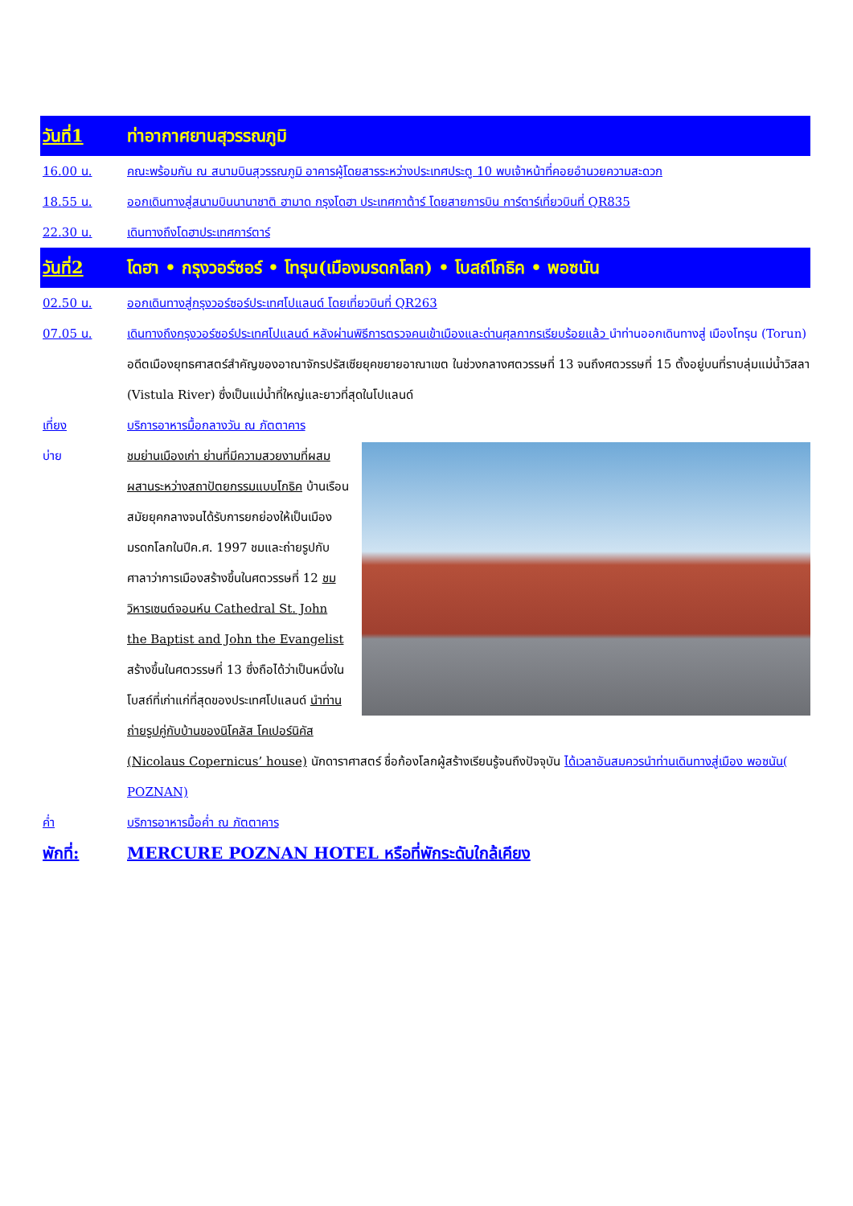วันที่1 ท่าอากาศยานสุวรรณภูมิ
16.00 น. คณะพร้อมกัน ณ สนามบินสุวรรณภูมิ อาคารผู้โดยสารระหว่างประเทศประตู 10 พบเจ้าหน้าที่คอยอำนวยความสะดวก
18.55 น. ออกเดินทางสู่สนามบินนานาชาติ ฮามาด กรุงโดฮา ประเทศกาต้าร์ โดยสายการบิน การ์ตาร์เที่ยวบินที่ QR835
22.30 น. เดินทางถึงโดฮาประเทศการ์ตาร์
วันที่2 โดฮา • กรุงวอร์ซอร์ • โทรุน(เมืองมรดกโลก) • โบสถ์โกธิค • พอซนัน
02.50 น. ออกเดินทางสู่กรุงวอร์ซอร์ประเทศโปแลนด์ โดยเที่ยวบินที่ QR263
07.05 น. เดินทางถึงกรุงวอร์ซอร์ประเทศโปแลนด์ หลังผ่านพิธีการตรวจคนเข้าเมืองและด่านศุลกากรเรียบร้อยแล้ว นำท่านออกเดินทางสู่ เมืองโทรุน (Torun) อดีตเมืองยุทธศาสตร์สำคัญของอาณาจักรปรัสเซียยุคขยายอาณาเขต ในช่วงกลางศตวรรษที่ 13 จนถึงศตวรรษที่ 15 ตั้งอยู่บนที่ราบลุ่มแม่น้ำวิสลา (Vistula River) ซึ่งเป็นแม่น้ำที่ใหญ่และยาวที่สุดในโปแลนด์
เที่ยง บริการอาหารมื้อกลางวัน ณ ภัตตาคาร
บ่าย ชมย่านเมืองเก่า ย่านที่มีความสวยงามที่ผสมผสานระหว่างสถาปัตยกรรมแบบโกธิค บ้านเรือนสมัยยุคกลางจนได้รับการยกย่องให้เป็นเมืองมรดกโลกในปีค.ศ. 1997 ชมและถ่ายรูปกับศาลาว่าการเมืองสร้างขึ้นในศตวรรษที่ 12 ชมวิหารเซนต์จอนห์น Cathedral St. John the Baptist and John the Evangelist สร้างขึ้นในศตวรรษที่ 13 ซึ่งถือได้ว่าเป็นหนึ่งในโบสถ์ที่เก่าแก่ที่สุดของประเทศโปแลนด์ นำท่านถ่ายรูปคู่กับบ้านของนิโคลัส โคเปอร์นิคัส (Nicolaus Copernicus’ house) นักดาราศาสตร์ ชื่อก้องโลกผู้สร้างเรียนรู้จนถึงปัจจุบัน ได้เวลาอันสมควรนำท่านเดินทางสู่เมือง พอซนัน( POZNAN)
ค่ำ บริการอาหารมื้อค่ำ ณ ภัตตาคาร
พักที่: MERCURE POZNAN HOTEL หรือที่พักระดับใกล้เคียง